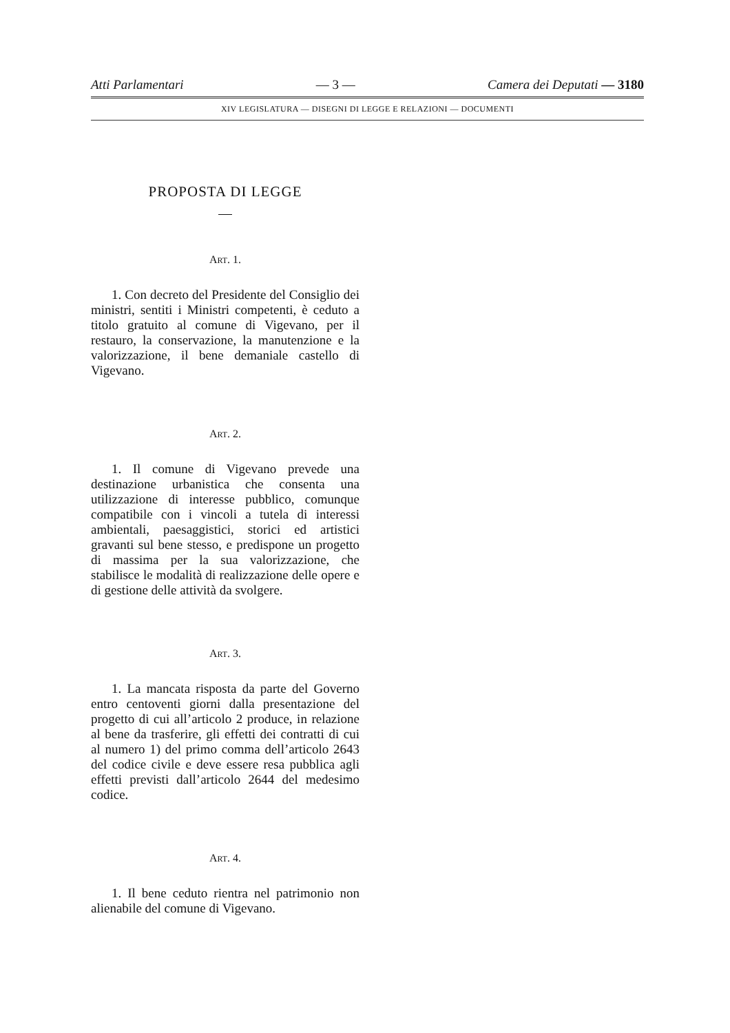Atti Parlamentari — 3 — Camera dei Deputati — 3180
XIV LEGISLATURA — DISEGNI DI LEGGE E RELAZIONI — DOCUMENTI
PROPOSTA DI LEGGE
ART. 1.
1. Con decreto del Presidente del Consiglio dei ministri, sentiti i Ministri competenti, è ceduto a titolo gratuito al comune di Vigevano, per il restauro, la conservazione, la manutenzione e la valorizzazione, il bene demaniale castello di Vigevano.
ART. 2.
1. Il comune di Vigevano prevede una destinazione urbanistica che consenta una utilizzazione di interesse pubblico, comunque compatibile con i vincoli a tutela di interessi ambientali, paesaggistici, storici ed artistici gravanti sul bene stesso, e predispone un progetto di massima per la sua valorizzazione, che stabilisce le modalità di realizzazione delle opere e di gestione delle attività da svolgere.
ART. 3.
1. La mancata risposta da parte del Governo entro centoventi giorni dalla presentazione del progetto di cui all’articolo 2 produce, in relazione al bene da trasferire, gli effetti dei contratti di cui al numero 1) del primo comma dell’articolo 2643 del codice civile e deve essere resa pubblica agli effetti previsti dall’articolo 2644 del medesimo codice.
ART. 4.
1. Il bene ceduto rientra nel patrimonio non alienabile del comune di Vigevano.